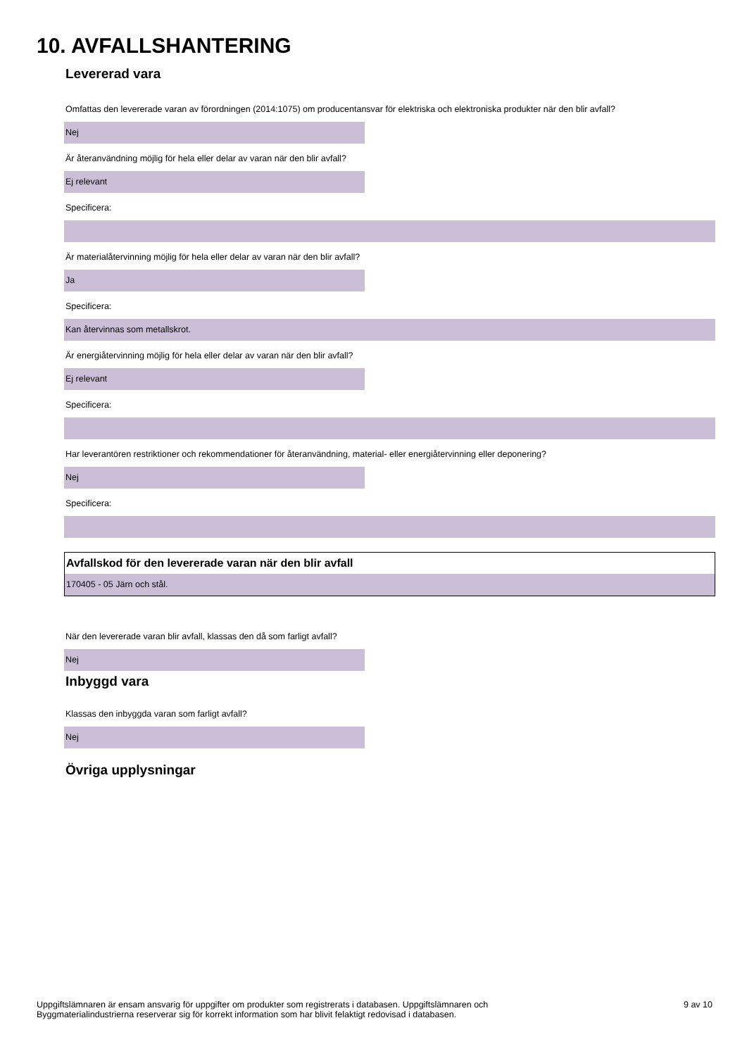10. AVFALLSHANTERING
Levererad vara
Omfattas den levererade varan av förordningen (2014:1075) om producentansvar för elektriska och elektroniska produkter när den blir avfall?
Nej
Är återanvändning möjlig för hela eller delar av varan när den blir avfall?
Ej relevant
Specificera:
Är materialåtervinning möjlig för hela eller delar av varan när den blir avfall?
Ja
Specificera:
Kan återvinnas som metallskrot.
Är energiåtervinning möjlig för hela eller delar av varan när den blir avfall?
Ej relevant
Specificera:
Har leverantören restriktioner och rekommendationer för återanvändning, material- eller energiåtervinning eller deponering?
Nej
Specificera:
Avfallskod för den levererade varan när den blir avfall
170405 - 05 Järn och stål.
När den levererade varan blir avfall, klassas den då som farligt avfall?
Nej
Inbyggd vara
Klassas den inbyggda varan som farligt avfall?
Nej
Övriga upplysningar
Uppgiftslämnaren är ensam ansvarig för uppgifter om produkter som registrerats i databasen. Uppgiftslämnaren och
Byggmaterialindustrierna reserverar sig för korrekt information som har blivit felaktigt redovisad i databasen.
9 av 10